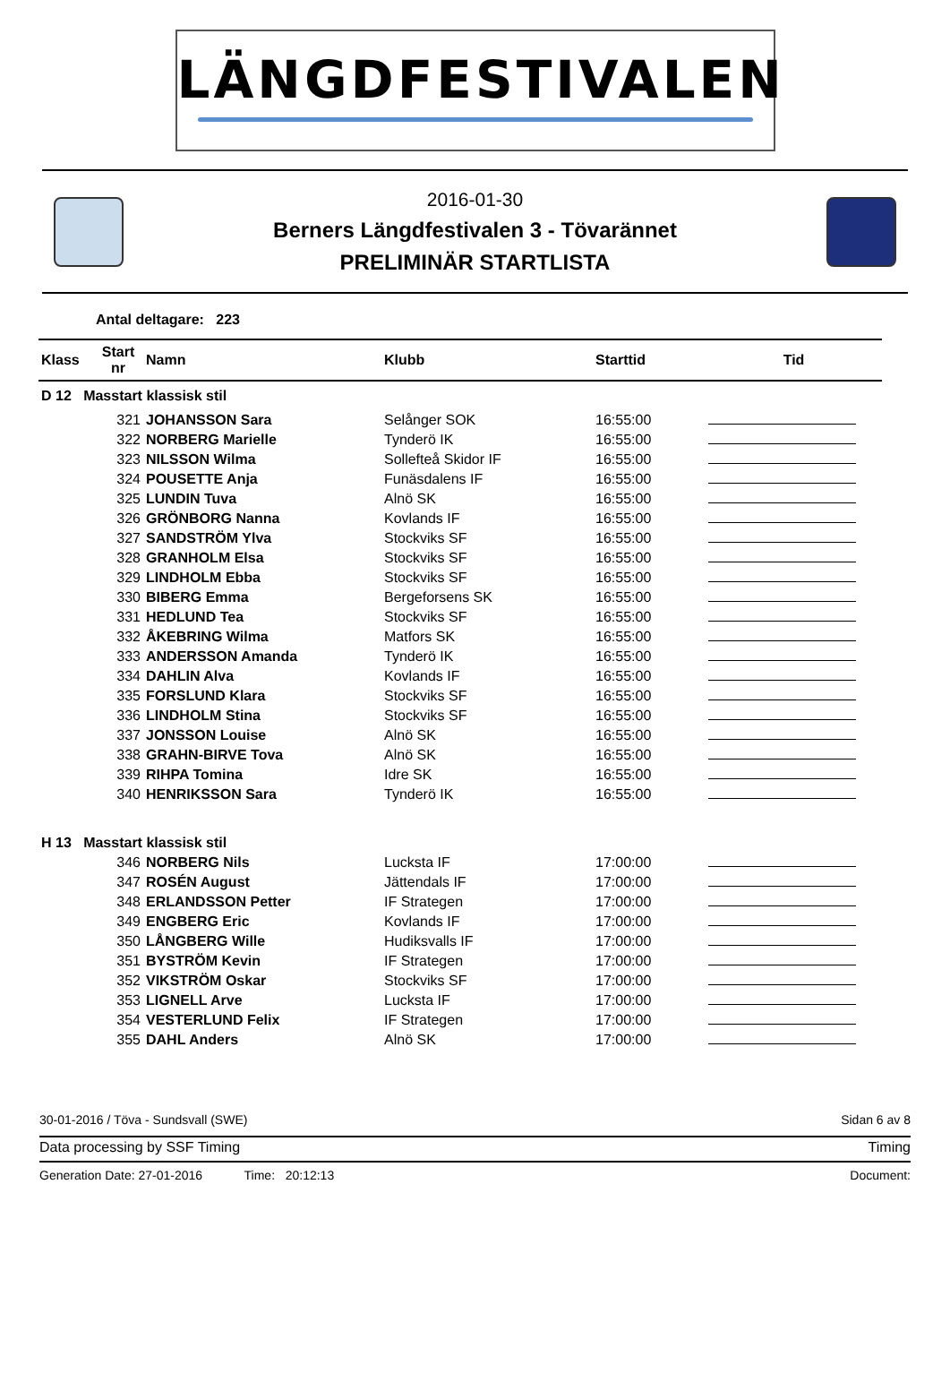LÄNGDFESTIVALEN
2016-01-30
Berners Längdfestivalen 3 - Tövarännet
PRELIMINÄR STARTLISTA
Antal deltagare: 223
| Klass | Start nr | Namn | Klubb | Starttid | Tid |
| --- | --- | --- | --- | --- | --- |
| D 12 Masstart klassisk stil | | | | | |
| | 321 | JOHANSSON Sara | Selånger SOK | 16:55:00 | |
| | 322 | NORBERG Marielle | Tynderö IK | 16:55:00 | |
| | 323 | NILSSON Wilma | Sollefteå Skidor IF | 16:55:00 | |
| | 324 | POUSETTE Anja | Funäsdalens IF | 16:55:00 | |
| | 325 | LUNDIN Tuva | Alnö SK | 16:55:00 | |
| | 326 | GRÖNBORG Nanna | Kovlands IF | 16:55:00 | |
| | 327 | SANDSTRÖM Ylva | Stockviks SF | 16:55:00 | |
| | 328 | GRANHOLM Elsa | Stockviks SF | 16:55:00 | |
| | 329 | LINDHOLM Ebba | Stockviks SF | 16:55:00 | |
| | 330 | BIBERG Emma | Bergeforsens SK | 16:55:00 | |
| | 331 | HEDLUND Tea | Stockviks SF | 16:55:00 | |
| | 332 | ÅKEBRING Wilma | Matfors SK | 16:55:00 | |
| | 333 | ANDERSSON Amanda | Tynderö IK | 16:55:00 | |
| | 334 | DAHLIN Alva | Kovlands IF | 16:55:00 | |
| | 335 | FORSLUND Klara | Stockviks SF | 16:55:00 | |
| | 336 | LINDHOLM Stina | Stockviks SF | 16:55:00 | |
| | 337 | JONSSON Louise | Alnö SK | 16:55:00 | |
| | 338 | GRAHN-BIRVE Tova | Alnö SK | 16:55:00 | |
| | 339 | RIHPA Tomina | Idre SK | 16:55:00 | |
| | 340 | HENRIKSSON Sara | Tynderö IK | 16:55:00 | |
| H 13 Masstart klassisk stil | | | | | |
| | 346 | NORBERG Nils | Lucksta IF | 17:00:00 | |
| | 347 | ROSÉN August | Jättendals IF | 17:00:00 | |
| | 348 | ERLANDSSON Petter | IF Strategen | 17:00:00 | |
| | 349 | ENGBERG Eric | Kovlands IF | 17:00:00 | |
| | 350 | LÅNGBERG Wille | Hudiksvalls IF | 17:00:00 | |
| | 351 | BYSTRÖM Kevin | IF Strategen | 17:00:00 | |
| | 352 | VIKSTRÖM Oskar | Stockviks SF | 17:00:00 | |
| | 353 | LIGNELL Arve | Lucksta IF | 17:00:00 | |
| | 354 | VESTERLUND Felix | IF Strategen | 17:00:00 | |
| | 355 | DAHL Anders | Alnö SK | 17:00:00 | |
30-01-2016 / Töva - Sundsvall (SWE) Sidan 6 av 8
Data processing by SSF Timing Timing
Generation Date: 27-01-2016 Time: 20:12:13 Document: